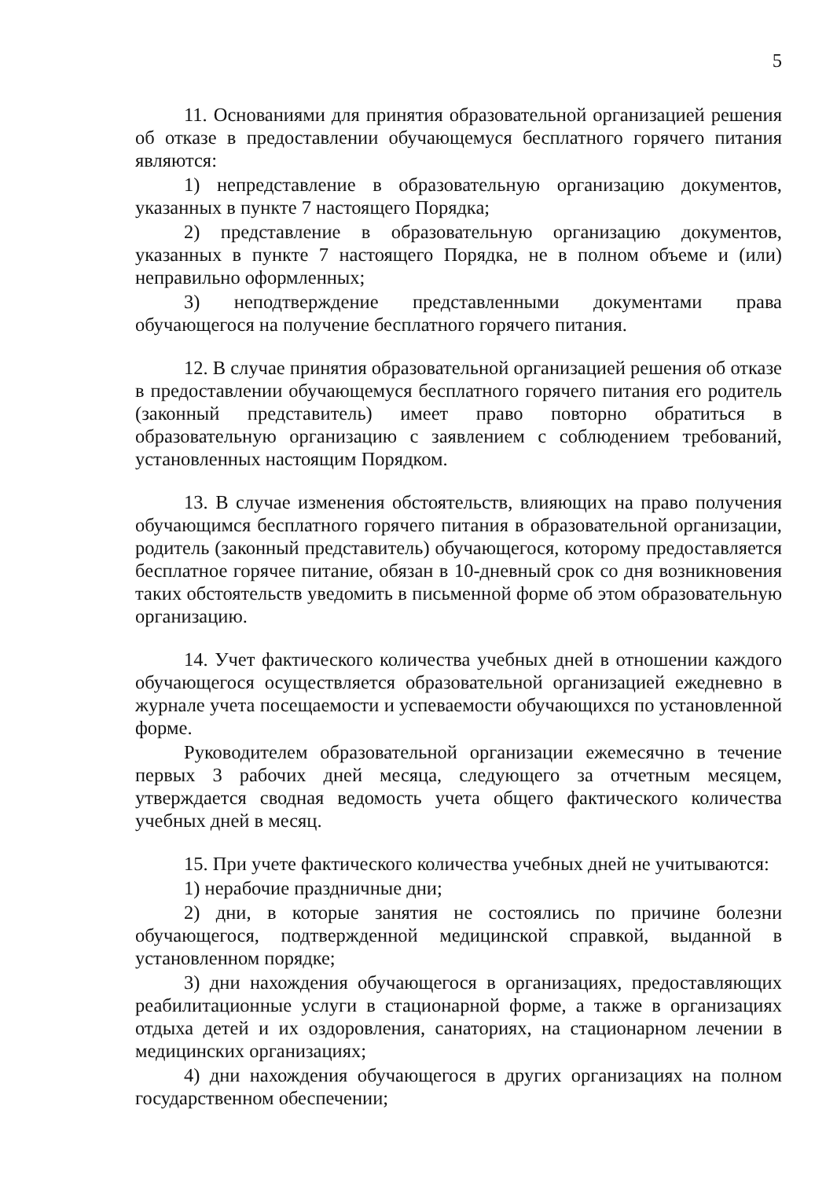5
11. Основаниями для принятия образовательной организацией решения об отказе в предоставлении обучающемуся бесплатного горячего питания являются:
1) непредставление в образовательную организацию документов, указанных в пункте 7 настоящего Порядка;
2) представление в образовательную организацию документов, указанных в пункте 7 настоящего Порядка, не в полном объеме и (или) неправильно оформленных;
3) неподтверждение представленными документами права обучающегося на получение бесплатного горячего питания.
12. В случае принятия образовательной организацией решения об отказе в предоставлении обучающемуся бесплатного горячего питания его родитель (законный представитель) имеет право повторно обратиться в образовательную организацию с заявлением с соблюдением требований, установленных настоящим Порядком.
13. В случае изменения обстоятельств, влияющих на право получения обучающимся бесплатного горячего питания в образовательной организации, родитель (законный представитель) обучающегося, которому предоставляется бесплатное горячее питание, обязан в 10-дневный срок со дня возникновения таких обстоятельств уведомить в письменной форме об этом образовательную организацию.
14. Учет фактического количества учебных дней в отношении каждого обучающегося осуществляется образовательной организацией ежедневно в журнале учета посещаемости и успеваемости обучающихся по установленной форме.
Руководителем образовательной организации ежемесячно в течение первых 3 рабочих дней месяца, следующего за отчетным месяцем, утверждается сводная ведомость учета общего фактического количества учебных дней в месяц.
15. При учете фактического количества учебных дней не учитываются:
1) нерабочие праздничные дни;
2) дни, в которые занятия не состоялись по причине болезни обучающегося, подтвержденной медицинской справкой, выданной в установленном порядке;
3) дни нахождения обучающегося в организациях, предоставляющих реабилитационные услуги в стационарной форме, а также в организациях отдыха детей и их оздоровления, санаториях, на стационарном лечении в медицинских организациях;
4) дни нахождения обучающегося в других организациях на полном государственном обеспечении;